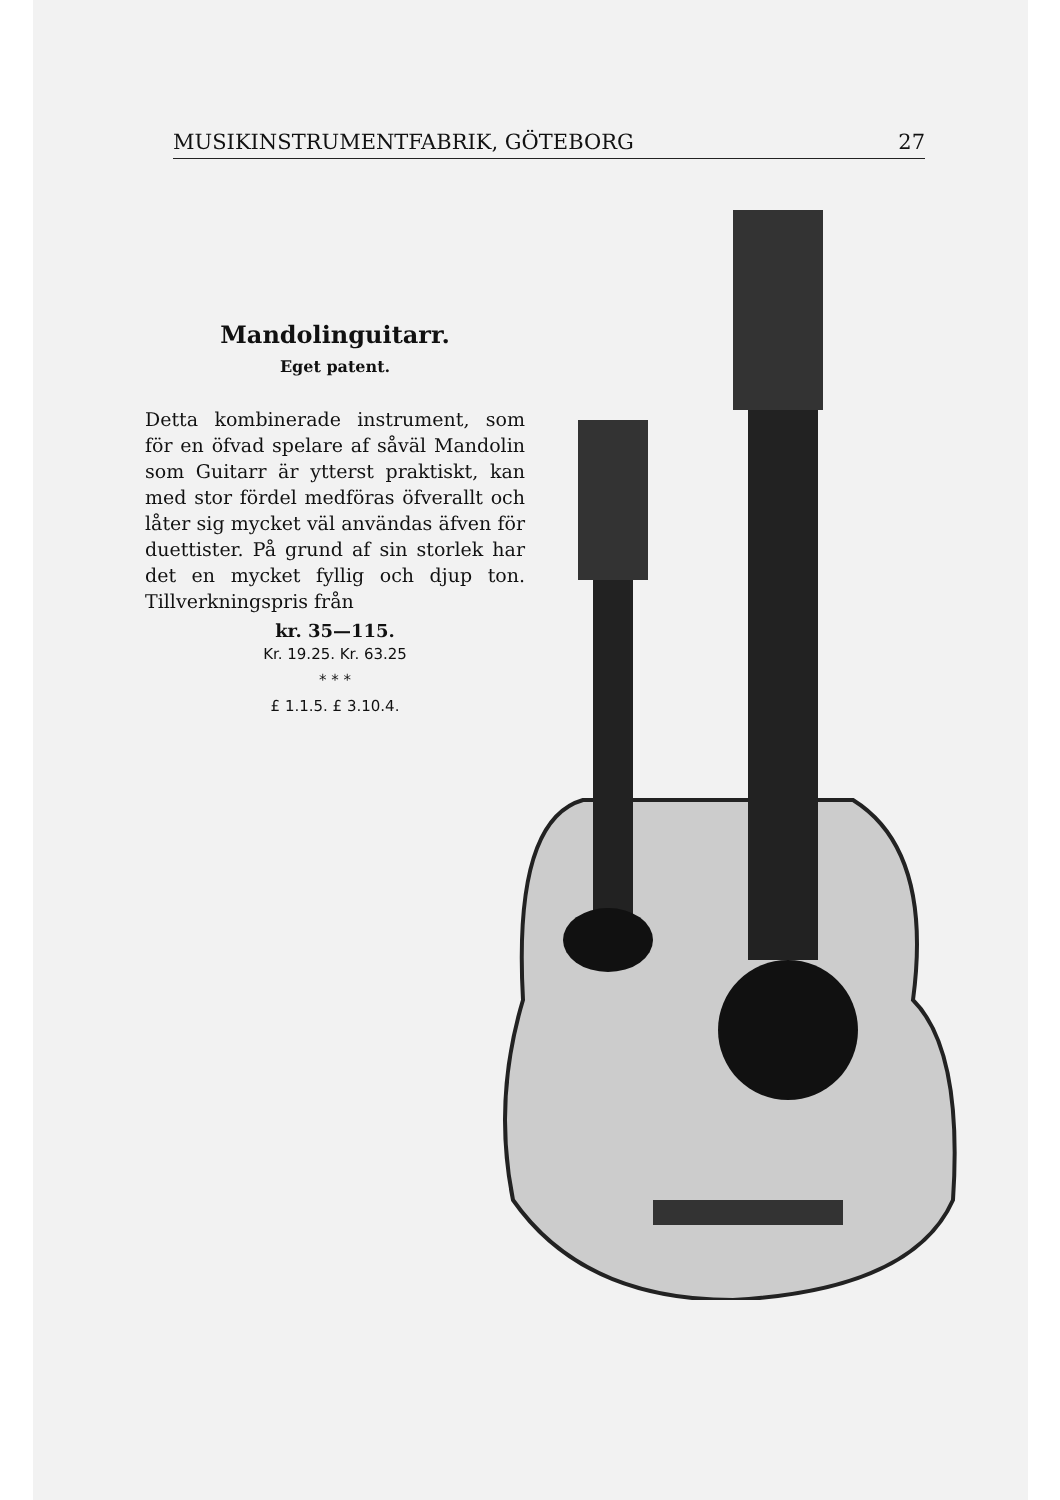MUSIKINSTRUMENTFABRIK, GÖTEBORG 27
Mandolinguitarr.
Eget patent.
Detta kombinerade instrument, som för en öfvad spelare af såväl Mandolin som Guitarr är ytterst praktiskt, kan med stor fördel medföras öfverallt och låter sig mycket väl användas äfven för duettister. På grund af sin storlek har det en mycket fyllig och djup ton. Tillverkningspris från
kr. 35—115.
Kr. 19.25. Kr. 63.25
* * *
£ 1.1.5. £ 3.10.4.